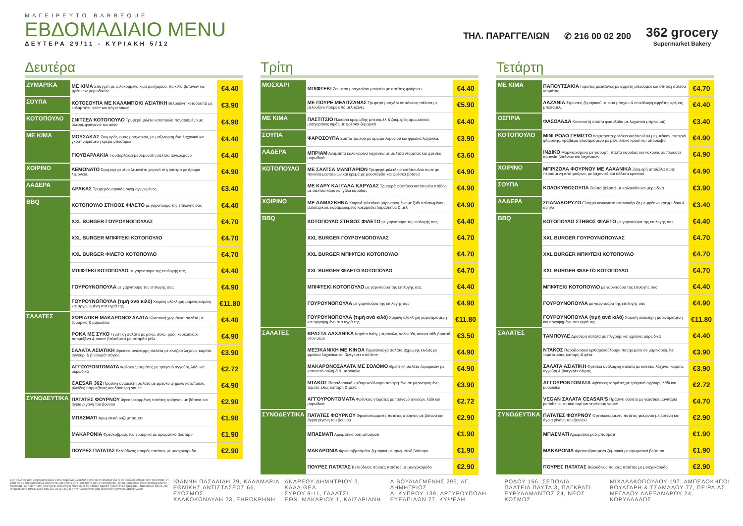ΜΑΓΕΙΡΕΥΤΟ BARBEQUE
ΕΒΔΟΜΑΔΙΑΙΟ MENU
ΔΕΥΤΕΡΑ 29/11 - ΚΥΡΙΑΚΗ 5/12
ΤΗΛ. ΠΑΡΑΓΓΕΛΙΩΝ ✆ 216 00 02 200
362 grocery
Supermarket Bakery
Δευτέρα
| ΖΥΜΑΡΙΚΑ | ΜΕ ΚΙΜΑ Σπαγγέτι με ψιλοκομμένο κιμά μοσχαριού, ποικιλία βοτάνων και φρέσκων μυρωδικών | €4.40 |
| ΣΟΥΠΑ | ΚΟΤΟΣΟΥΠΑ ΜΕ ΚΑΛΑΜΠΟΚΙ ΑΣΙΑΤΙΚΗ Βελούδινη κοτόσουπα με καλαμπόκι, sake και σόγια sauce | €3.90 |
| ΚΟΤΟΠΟΥΛΟ | ΣΝΙΤΣΕΛ ΚΟΤΟΠΟΥΛΟ Τρυφερό φιλέτο κοτόπουλο παναρισμένο με αλεύρι, φρυγανιά και αυγό | €4.90 |
| ΜΕ ΚΙΜΑ | ΜΟΥΣΑΚΑΣ Ζουμερός κιμάς μοσχαριού, με μαζινιαρισμένα λαχανικά και γκρατιναρισμένη κρέμα μπεσαμέλ | €4.40 |
| | ΓΙΟΥΒΑΡΛΑΚΙΑ Γιουβαρλάκια με λεμονάτη σάλτσα αυγολέμονο | €4.40 |
| ΧΟΙΡΙΝΟ | ΛΕΜΟΝΑΤΟ Σιγομαγειρεμένο λεμονάτο χοιρινό στη γάστρα με άρωμα λεμονιού. | €4.90 |
| ΛΑΔΕΡΑ | ΑΡΑΚΑΣ Τρυφερός αρακάς σιγομαγειρεμένος | €3.40 |
| BBQ | ΚΟΤΟΠΟΥΛΟ ΣΤΗΘΟΣ ΦΙΛΕΤΟ με γαρνιτούρα της επιλογής σας | €4.40 |
| | XXL BURGER ΓΟΥΡΟΥΝΟΠΟΥΛΑΣ | €4.70 |
| | XXL BURGER ΜΠΙΦΤΕΚΙ ΚΟΤΟΠΟΥΛΟ | €4.70 |
| | XXL BURGER ΦΙΛΕΤΟ ΚΟΤΟΠΟΥΛΟ | €4.70 |
| | ΜΠΙΦΤΕΚΙ ΚΟΤΟΠΟΥΛΟ με γαρνιτούρα της επιλογής σας | €4.40 |
| | ΓΟΥΡΟΥΝΟΠΟΥΛΑ με γαρνιτούρα της επιλογής σας | €4.90 |
| | ΓΟΥΡΟΥΝΟΠΟΥΛΑ (τιμή ανά κιλό) Χοιρινή ολόκληρη μαρινάρισμένη και αργοψημένη στα υγρά της | €11.80 |
| ΣΑΛΑΤΕΣ | ΧΩΡΙΑΤΙΚΗ ΜΑΚΑΡΟΝΟΣΑΛΑΤΑ Κλασσική χωριάτικη σαλάτα με ζυμαρικά & μυρωδικά | €4.40 |
| | ΡΟΚΑ ΜΕ ΣΥΚΟ Γευστική σαλάτα με ρόκα, σύκο, ρόδι, κουκουνάρι, παρμεζάνα & sauce βαλσάμικο μουστάρδα μέλι | €4.90 |
| | ΣΑΛΑΤΑ ΑΣΙΑΤΙΚΗ Φρέσκια ανάλαφρη σαλάτα με κινέζικο λάχανο, καρότο, αγγούρι & βινεγκρέτ σόγιας | €3.90 |
| | ΑΓΓΟΥΡΟΝΤΟΜΑΤΑ Φρέσκιες ντομάτες με τραγανό αγγούρι, λάδι και μυρωδικά | €2.72 |
| | CAESAR 362 Πράσινη ανάμεικτη σαλάτα με φρέσκο ψημένο κοτόπουλο, φλοίδες παρμεζάνας και δροσερή sauce | €4.90 |
| ΣΥΝΟΔΕΥΤΙΚΑ | ΠΑΤΑΤΕΣ ΦΟΥΡΝΟΥ Φρεσκοκομμένες πατάτες φούρνου με βότανα και άγρια ρίγανη του βουνού | €2.90 |
| | ΜΠΑΣΜΑΤΙ Αρωματικό ρύζι μπασμάτι | €1.90 |
| | ΜΑΚΑΡΟΝΙΑ Φρεσκοβρασμένα ζυμαρικά με αρωματικό βούτυρο | €1.90 |
| | ΠΟΥΡΕΣ ΠΑΤΑΤΑΣ Βελούδινος πουρές πατάτας με μοσχοκάρυδο | €2.90 |
Τρίτη
| ΜΟΣΧΑΡΙ | ΜΠΙΦΤΕΚΙ Ζουμερό μοσχαρίσιο μπιφτέκι με πατάτες φούρνου | €4.40 |
| | ΜΕ ΠΟΥΡΕ ΜΕΛΙΤΖΑΝΑΣ Τρυφερό μοσχάρι σε κόκκινη σάλτσα με βελούδινο πουρέ από μελιτζάνες | €5.90 |
| ΜΕ ΚΙΜΑ | ΠΑΣΤΙΤΣΙΟ Πλούσια κρεμώδης μπεσαμέλ & ζουμερός αρωματικός μοσχαρίσιος κιμάς με φρέσκα ζυμαρικά | €4.40 |
| ΣΟΥΠΑ | ΨΑΡΟΣΟΥΠΑ Σούπα ψαριού με άρωμα λεμονιού και φρέσκα λαχανικά. | €3.90 |
| ΛΑΔΕΡΑ | ΜΠΡΙΑΜ Ανάμεικτα καλοκαιρινά λαχανικά με σάλτσα ντομάτας και φρέσκα μυρωδικά | €3.60 |
| ΚΟΤΟΠΟΥΛΟ | ΜΕ ΣΑΛΤΣΑ ΜΑΝΙΤΑΡΙΩΝ Τρυφερά φιλετάκια κοτόπουλου σωτέ με ποικιλία μανιταριών και κρεμά με μουστάρδα και φρέσκα βότανα | €4.90 |
| | ΜΕ ΚΑΡΥ ΚΑΙ ΓΑΛΑ ΚΑΡΥΔΑΣ Τρυφερά φιλετάκια κοτόπουλο στήθος με σάλτσα κάρυ και γάλα καρύδας | €4.90 |
| ΧΟΙΡΙΝΟ | ΜΕ ΔΑΜΑΣΚΗΝΑ Χοιρινά φιλετάκια μαριναρισμένα με ξύδι παλαιωμένου βαλσάμικου, καραμελωμένα κρεμμύδια δαμάσκηνα & μέλι | €4.90 |
| BBQ | ΚΟΤΟΠΟΥΛΟ ΣΤΗΘΟΣ ΦΙΛΕΤΟ με γαρνιτούρα της επιλογής σας | €4.40 |
| | XXL BURGER ΓΟΥΡΟΥΝΟΠΟΥΛΑΣ | €4.70 |
| | XXL BURGER ΜΠΙΦΤΕΚΙ ΚΟΤΟΠΟΥΛΟ | €4.70 |
| | XXL BURGER ΦΙΛΕΤΟ ΚΟΤΟΠΟΥΛΟ | €4.70 |
| | ΜΠΙΦΤΕΚΙ ΚΟΤΟΠΟΥΛΟ με γαρνιτούρα της επιλογής σας | €4.40 |
| | ΓΟΥΡΟΥΝΟΠΟΥΛΑ με γαρνιτούρα της επιλογής σας | €4.90 |
| | ΓΟΥΡΟΥΝΟΠΟΥΛΑ (τιμή ανά κιλό) Χοιρινή ολόκληρη μαρινάρισμένη και αργοψημένη στα υγρά της | €11.80 |
| ΣΑΛΑΤΕΣ | ΒΡΑΣΤΑ ΛΑΧΑΝΙΚΑ Καρότο baby, μπρόκολο, κολοκύθι, κουνουπίδι βραστά στον ατμό | €3.50 |
| | ΜΕΞΙΚΑΝΙΚΗ ΜΕ ΚΙΝΟΑ Πρωτεϊνούχα σαλάτα 3χρωμης κινόας με φρέσκα λαχανικά και βινεγκρέτ από lime | €4.90 |
| | ΜΑΚΑΡΟΝΟΣΑΛΑΤΑ ΜΕ ΣΟΛΟΜΟ Θρεπτική σαλάτα ζυμαρικών με καπνιστό σολομό & μπρόκολο | €4.90 |
| | ΝΤΑΚΟΣ Παραδοσιακό κριθαροκούλουρο παντρεμένο σε μαριναρισμένη τομάτα ελιές κάπαρη & φέτα | €3.90 |
| | ΑΓΓΟΥΡΟΝΤΟΜΑΤΑ Φρέσκιες ντομάτες με τραγανό αγγούρι, λάδι και μυρωδικά | €2.72 |
| ΣΥΝΟΔΕΥΤΙΚΑ | ΠΑΤΑΤΕΣ ΦΟΥΡΝΟΥ Φρεσκοκομμένες πατάτες φούρνου με βότανα και άγρια ρίγανη του βουνού | €2.90 |
| | ΜΠΑΣΜΑΤΙ Αρωματικό ρύζι μπασμάτι | €1.90 |
| | ΜΑΚΑΡΟΝΙΑ Φρεσκοβρασμένα ζυμαρικά με αρωματικό βούτυρο | €1.90 |
| | ΠΟΥΡΕΣ ΠΑΤΑΤΑΣ Βελούδινος πουρές πατάτας με μοσχοκάρυδο | €2.90 |
Τετάρτη
| ΜΕ ΚΙΜΑ | ΠΑΠΟΥΤΣΑΚΙΑ Γεμιστές μελιτζάνες με αφράτη μπεσαμέλ και σπιτική σάλτσα ντομάτας | €4.70 |
| | ΛΑΖΑΝΙΑ Στρώσεις ζυμαρικού με κιμά μόσχου & επικάλυψη αφράτης κρέμας μπεσαμέλ. | €4.40 |
| ΟΣΠΡΙΑ | ΦΑΣΟΛΑΔΑ Κοκκινιστή σούπα φασολάδα με λαχανικά μπρινουάζ | €3.40 |
| ΚΟΤΟΠΟΥΛΟ | ΜΙΝΙ ΡΟΛΟ ΓΕΜΙΣΤΟ Λαχταριστά ρολάκια κοτόπουλου με μπέικον, πιπεριά φλωρίνης, γραβιέρα γλασαρισμένο με μέλι, λευκό κρασί και μπούκοβο | €4.90 |
| | ΙΝΔΙΚΟ Μαριναρισμένο με γιαούρτι, πάστα καρύδας και κακουλέ σε πλούσια αρμονία βοτάνων και λαχανικών | €4.90 |
| ΧΟΙΡΙΝΟ | ΜΠΡΙΖΟΛΑ ΦΟΥΡΝΟΥ ΜΕ ΛΑΧΑΝΙΚΑ Ζουμερή μπριζόλα σωτέ περασμένη από φούρνο, με λαχανικά και σάλτσα κρασιού | €4.90 |
| ΣΟΥΠΑ | ΚΟΛΟΚΥΘΟΣΟΥΠΑ Σούπα βελουτέ με κολοκύθα και μυρωδικά | €3.90 |
| ΛΑΔΕΡΑ | ΣΠΑΝΑΚΟΡΥΖΟ Ελαφρύ κοκκινιστό σπανακόρυζο με φρέσκο κρεμμυδάκι & άνηθο | €3.40 |
| BBQ | ΚΟΤΟΠΟΥΛΟ ΣΤΗΘΟΣ ΦΙΛΕΤΟ με γαρνιτούρα της επιλογής σας | €4.40 |
| | XXL BURGER ΓΟΥΡΟΥΝΟΠΟΥΛΑΣ | €4.70 |
| | XXL BURGER ΜΠΙΦΤΕΚΙ ΚΟΤΟΠΟΥΛΟ | €4.70 |
| | XXL BURGER ΦΙΛΕΤΟ ΚΟΤΟΠΟΥΛΟ | €4.70 |
| | ΜΠΙΦΤΕΚΙ ΚΟΤΟΠΟΥΛΟ με γαρνιτούρα της επιλογής σας | €4.40 |
| | ΓΟΥΡΟΥΝΟΠΟΥΛΑ με γαρνιτούρα της επιλογής σας | €4.90 |
| | ΓΟΥΡΟΥΝΟΠΟΥΛΑ (τιμή ανά κιλό) Χοιρινή ολόκληρη μαρινάρισμένη και αργοψημένη στα υγρά της | €11.80 |
| ΣΑΛΑΤΕΣ | ΤΑΜΠΟΥΛΕ Δροσερή σαλάτα με πλιγούρι και φρέσκα μυρωδικά | €4.40 |
| | ΝΤΑΚΟΣ Παραδοσιακό κριθαροκούλουρο παντρεμένο σε μαριναρισμένη τομάτα ελιές κάπαρη & φέτα | €3.90 |
| | ΣΑΛΑΤΑ ΑΣΙΑΤΙΚΗ Φρέσκια ανάλαφρη σαλάτα με κινέζικο λάχανο, καρότο, αγγούρι & βινεγκρέτ σόγιας | €3.90 |
| | ΑΓΓΟΥΡΟΝΤΟΜΑΤΑ Φρέσκιες ντομάτες με τραγανό αγγούρι, λάδι και μυρωδικά | €2.72 |
| | VEGAN ΣΑΛΑΤΑ CEASAR'S Πράσινη σαλάτα με γευστικά μανιτάρια portobello, φυτικό τυρί και νηστίσιμη sauce | €4.70 |
| ΣΥΝΟΔΕΥΤΙΚΑ | ΠΑΤΑΤΕΣ ΦΟΥΡΝΟΥ Φρεσκοκομμένες πατάτες φούρνου με βότανα και άγρια ρίγανη του βουνού | €2.90 |
| | ΜΠΑΣΜΑΤΙ Αρωματικό ρύζι μπασμάτι | €1.90 |
| | ΜΑΚΑΡΟΝΙΑ Φρεσκοβρασμένα ζυμαρικά με αρωματικό βούτυρο | €1.90 |
| | ΠΟΥΡΕΣ ΠΑΤΑΤΑΣ Βελούδινος πουρές πατάτας με μοσχοκάρυδο | €2.90 |
Στις σαλάτες μας χρησιμοποιούμε extra παρθένο ελαιόλαδο ενώ το τηγάνισμα γίνετε σε ηλιέλαιο εξαιρετικής ποιότητας. Η φέτα που χρησιμοποιούμε στο menu μας είναι ΠΟΠ. Στα πιάτα μας με αστερίσκο, χρησιμοποιούμε φρεσκοκατεψυγμένα προϊόντα. Σε περίπτωση που έχετε αλλεργία ή δυσανεξία σε κάποιο προϊόν ή συστατικό τροφίμου, παρακαλώ όπως μας ενημερώσετε τηλεφωνικά στο 210 01 09 362 ή στην ηλεκτρονική μας διεύθυνση www.362grocery.com
ΙΩΑΝΝΗ ΠΑΣΑΛΙΔΗ 29, ΚΑΛΑΜΑΡΙΑ
ΕΘΝΙΚΗΣ ΑΝΤΙΣΤΑΣΕΩΣ 66, ΕΥΟΣΜΟΣ
ΧΑΛΚΟΚΟΝΔΥΛΗ 23, ΞΗΡΟΚΡΗΝΗ
ΑΝΔΡΕΟΥ ΔΗΜΗΤΡΙΟΥ 3, ΚΑΛΛΙΘΕΑ
ΣΥΡΟΥ 9-11, ΓΑΛΑΤΣΙ
ΕΘΝ. ΜΑΚΑΡΙΟΥ 1, ΚΑΙΣΑΡΙΑΝΗ
Λ.ΒΟΥΛΙΑΓΜΕΝΗΣ 295, ΑΓ. ΔΗΜΗΤΡΙΟΣ
Λ. ΚΥΠΡΟΥ 139, ΑΡΓΥΡΟΥΠΟΛΗ
ΕΥΕΛΠΙΔΩΝ 77, ΚΥΨΕΛΗ
ΡΟΔΟΥ 166, ΣΕΠΟΛΙΑ
ΠΛΑΤΕΙΑ ΠΛΥΤΑ 3, ΠΑΓΚΡΑΤΙ
ΕΥΡΥΔΑΜΑΝΤΟΣ 24, ΝΕΟΣ ΚΟΣΜΟΣ
ΜΙΧΑΛΑΚΟΠΟΥΛΟΥ 197, ΑΜΠΕΛΟΚΗΠΟΙ
ΒΟΥΛΓΑΡΗ & ΤΣΑΜΑΔΟΥ 77, ΠΕΙΡΑΙΑΣ
ΜΕΓΑΛΟΥ ΑΛΕΞΑΝΔΡΟΥ 24, ΚΟΡΥΔΑΛΛΟΣ